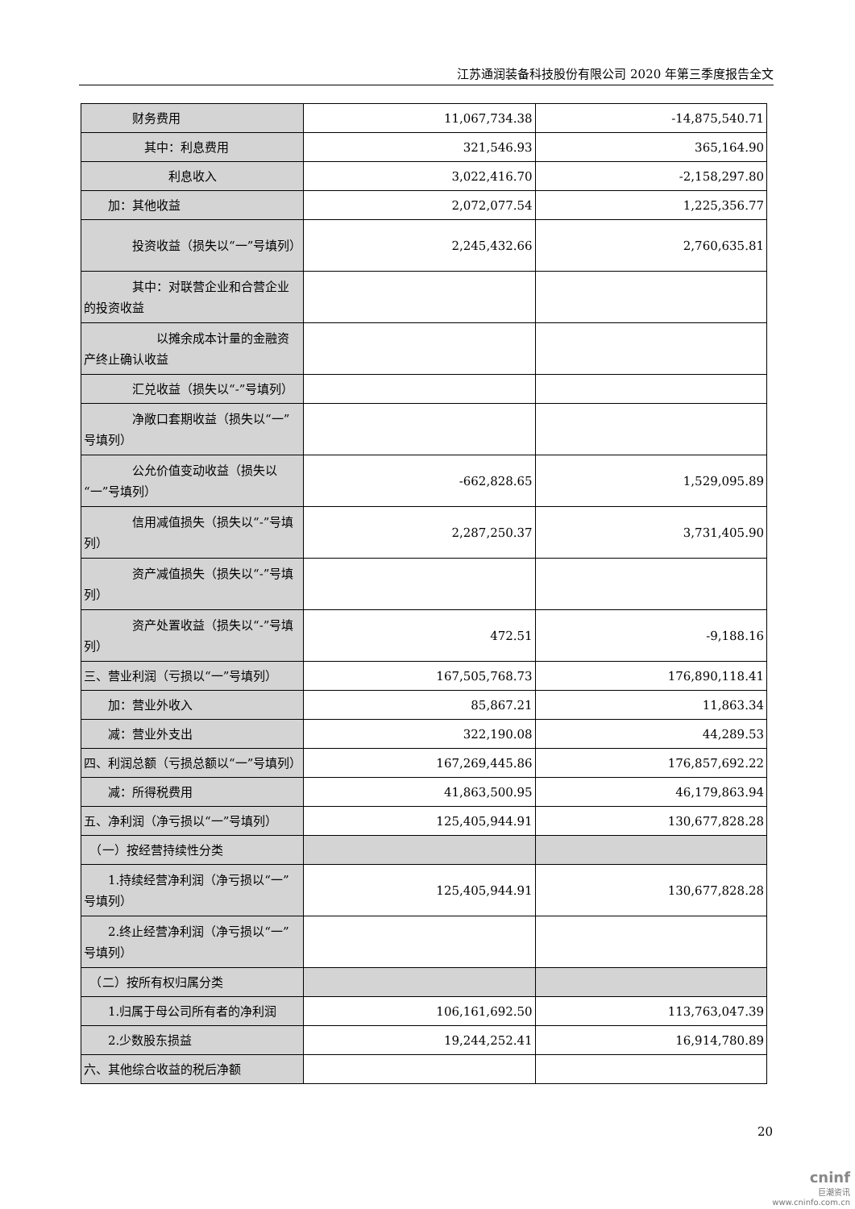江苏通润装备科技股份有限公司 2020 年第三季度报告全文
| 财务费用 | 11,067,734.38 | -14,875,540.71 |
| 其中：利息费用 | 321,546.93 | 365,164.90 |
| 利息收入 | 3,022,416.70 | -2,158,297.80 |
| 加：其他收益 | 2,072,077.54 | 1,225,356.77 |
| 投资收益（损失以“一”号填列） | 2,245,432.66 | 2,760,635.81 |
| 其中：对联营企业和合营企业的投资收益 | | |
| 以摊余成本计量的金融资产终止确认收益 | | |
| 汇兑收益（损失以“-”号填列） | | |
| 净敞口套期收益（损失以“一”号填列） | | |
| 公允价值变动收益（损失以“一”号填列） | -662,828.65 | 1,529,095.89 |
| 信用减值损失（损失以“-”号填列） | 2,287,250.37 | 3,731,405.90 |
| 资产减值损失（损失以“-”号填列） | | |
| 资产处置收益（损失以“-”号填列） | 472.51 | -9,188.16 |
| 三、营业利润（亏损以“一”号填列） | 167,505,768.73 | 176,890,118.41 |
| 加：营业外收入 | 85,867.21 | 11,863.34 |
| 减：营业外支出 | 322,190.08 | 44,289.53 |
| 四、利润总额（亏损总额以“一”号填列） | 167,269,445.86 | 176,857,692.22 |
| 减：所得税费用 | 41,863,500.95 | 46,179,863.94 |
| 五、净利润（净亏损以“一”号填列） | 125,405,944.91 | 130,677,828.28 |
| （一）按经营持续性分类 | | |
| 1.持续经营净利润（净亏损以“一”号填列） | 125,405,944.91 | 130,677,828.28 |
| 2.终止经营净利润（净亏损以“一”号填列） | | |
| （二）按所有权归属分类 | | |
| 1.归属于母公司所有者的净利润 | 106,161,692.50 | 113,763,047.39 |
| 2.少数股东损益 | 19,244,252.41 | 16,914,780.89 |
| 六、其他综合收益的税后净额 | | |
20
cninf
巨潮资讯
www.cninfo.com.cn